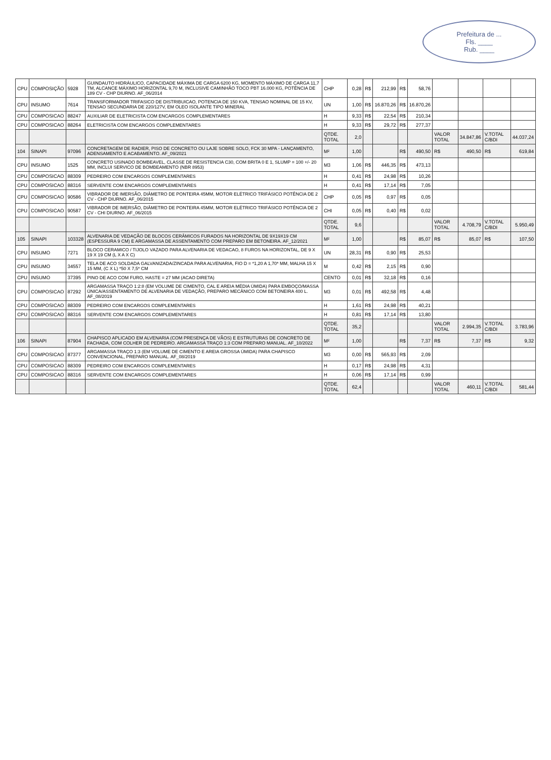Prefeitura de ...
Fls. ____
Rub. ____
| CPU | COMPOSIÇÃO | 5928 | GUINDAUTO HIDRÁULICO, CAPACIDADE MÁXIMA DE CARGA 6200 KG, MOMENTO MÁXIMO DE CARGA 11,7 TM, ALCANCE MÁXIMO HORIZONTAL 9,70 M, INCLUSIVE CAMINHÃO TOCO PBT 16.000 KG, POTÊNCIA DE 189 CV - CHP DIURNO. AF_06/2014 | CHP | 0,28 | R$ | 212,99 | R$ | 58,76 | | | | |
| CPU | INSUMO | 7614 | TRANSFORMADOR TRIFASICO DE DISTRIBUICAO, POTENCIA DE 150 KVA, TENSAO NOMINAL DE 15 KV, TENSAO SECUNDARIA DE 220/127V, EM OLEO ISOLANTE TIPO MINERAL | UN | 1,00 | R$ | 16.870,26 | R$ | 16.870,26 | | | | |
| CPU | COMPOSICAO | 88247 | AUXILIAR DE ELETRICISTA COM ENCARGOS COMPLEMENTARES | H | 9,33 | R$ | 22,54 | R$ | 210,34 | | | | |
| CPU | COMPOSICAO | 88264 | ELETRICISTA COM ENCARGOS COMPLEMENTARES | H | 9,33 | R$ | 29,72 | R$ | 277,37 | | | | |
| | | | | QTDE. TOTAL | 2,0 | | | | | VALOR TOTAL | 34.847,86 | V.TOTAL C/BDI | 44.037,24 |
| 104 | SINAPI | 97096 | CONCRETAGEM DE RADIER, PISO DE CONCRETO OU LAJE SOBRE SOLO, FCK 30 MPA - LANÇAMENTO, ADENSAMENTO E ACABAMENTO. AF_09/2021 | M² | 1,00 | | | R$ | 490,50 | R$ | 490,50 | R$ | 619,84 |
| CPU | INSUMO | 1525 | CONCRETO USINADO BOMBEAVEL, CLASSE DE RESISTENCIA C30, COM BRITA 0 E 1, SLUMP = 100 +/- 20 MM, INCLUI SERVICO DE BOMBEAMENTO (NBR 8953) | M3 | 1,06 | R$ | 446,35 | R$ | 473,13 | | | | |
| CPU | COMPOSICAO | 88309 | PEDREIRO COM ENCARGOS COMPLEMENTARES | H | 0,41 | R$ | 24,98 | R$ | 10,26 | | | | |
| CPU | COMPOSICAO | 88316 | SERVENTE COM ENCARGOS COMPLEMENTARES | H | 0,41 | R$ | 17,14 | R$ | 7,05 | | | | |
| CPU | COMPOSICAO | 90586 | VIBRADOR DE IMERSÃO, DIÂMETRO DE PONTEIRA 45MM, MOTOR ELÉTRICO TRIFÁSICO POTÊNCIA DE 2 CV - CHP DIURNO. AF_06/2015 | CHP | 0,05 | R$ | 0,97 | R$ | 0,05 | | | | |
| CPU | COMPOSICAO | 90587 | VIBRADOR DE IMERSÃO, DIÂMETRO DE PONTEIRA 45MM, MOTOR ELÉTRICO TRIFÁSICO POTÊNCIA DE 2 CV - CHI DIURNO. AF_06/2015 | CHI | 0,05 | R$ | 0,40 | R$ | 0,02 | | | | |
| | | | | QTDE. TOTAL | 9,6 | | | | | VALOR TOTAL | 4.708,79 | V.TOTAL C/BDI | 5.950,49 |
| 105 | SINAPI | 103328 | ALVENARIA DE VEDAÇÃO DE BLOCOS CERÂMICOS FURADOS NA HORIZONTAL DE 9X19X19 CM (ESPESSURA 9 CM) E ARGAMASSA DE ASSENTAMENTO COM PREPARO EM BETONEIRA. AF_12/2021 | M² | 1,00 | | | R$ | 85,07 | R$ | 85,07 | R$ | 107,50 |
| CPU | INSUMO | 7271 | BLOCO CERAMICO / TIJOLO VAZADO PARA ALVENARIA DE VEDACAO, 8 FUROS NA HORIZONTAL, DE 9 X 19 X 19 CM (L X A X C) | UN | 28,31 | R$ | 0,90 | R$ | 25,53 | | | | |
| CPU | INSUMO | 34557 | TELA DE ACO SOLDADA GALVANIZADA/ZINCADA PARA ALVENARIA, FIO D = *1,20 A 1,70* MM, MALHA 15 X 15 MM, (C X L) *50 X 7,5* CM | M | 0,42 | R$ | 2,15 | R$ | 0,90 | | | | |
| CPU | INSUMO | 37395 | PINO DE ACO COM FURO, HASTE = 27 MM (ACAO DIRETA) | CENTO | 0,01 | R$ | 32,18 | R$ | 0,16 | | | | |
| CPU | COMPOSICAO | 87292 | ARGAMASSA TRAÇO 1:2:8 (EM VOLUME DE CIMENTO, CAL E AREIA MÉDIA ÚMIDA) PARA EMBOÇO/MASSA ÚNICA/ASSENTAMENTO DE ALVENARIA DE VEDAÇÃO, PREPARO MECÂNICO COM BETONEIRA 400 L. AF_08/2019 | M3 | 0,01 | R$ | 492,58 | R$ | 4,48 | | | | |
| CPU | COMPOSICAO | 88309 | PEDREIRO COM ENCARGOS COMPLEMENTARES | H | 1,61 | R$ | 24,98 | R$ | 40,21 | | | | |
| CPU | COMPOSICAO | 88316 | SERVENTE COM ENCARGOS COMPLEMENTARES | H | 0,81 | R$ | 17,14 | R$ | 13,80 | | | | |
| | | | | QTDE. TOTAL | 35,2 | | | | | VALOR TOTAL | 2.994,35 | V.TOTAL C/BDI | 3.783,96 |
| 106 | SINAPI | 87904 | CHAPISCO APLICADO EM ALVENARIA (COM PRESENÇA DE VÃOS) E ESTRUTURAS DE CONCRETO DE FACHADA, COM COLHER DE PEDREIRO. ARGAMASSA TRAÇO 1:3 COM PREPARO MANUAL. AF_10/2022 | M² | 1,00 | | | R$ | 7,37 | R$ | 7,37 | R$ | 9,32 |
| CPU | COMPOSICAO | 87377 | ARGAMASSA TRAÇO 1:3 (EM VOLUME DE CIMENTO E AREIA GROSSA ÚMIDA) PARA CHAPISCO CONVENCIONAL, PREPARO MANUAL. AF_08/2019 | M3 | 0,00 | R$ | 565,93 | R$ | 2,09 | | | | |
| CPU | COMPOSICAO | 88309 | PEDREIRO COM ENCARGOS COMPLEMENTARES | H | 0,17 | R$ | 24,98 | R$ | 4,31 | | | | |
| CPU | COMPOSICAO | 88316 | SERVENTE COM ENCARGOS COMPLEMENTARES | H | 0,06 | R$ | 17,14 | R$ | 0,99 | | | | |
| | | | | QTDE. TOTAL | 62,4 | | | | | VALOR TOTAL | 460,11 | V.TOTAL C/BDI | 581,44 |